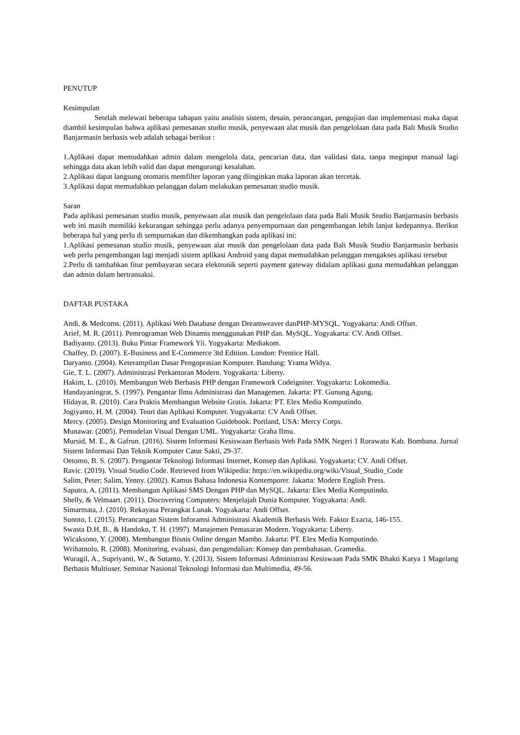PENUTUP
Kesimpulan
Setelah melewati beberapa tahapan yaitu analisis sistem, desain, perancangan, pengujian dan implementasi maka dapat diambil kesimpulan bahwa aplikasi pemesanan studio musik, penyewaan alat musik dan pengelolaan data pada Bali Musik Studio Banjarmasin berbasis web adalah sebagai berikut :
1.Aplikasi dapat memudahkan admin dalam mengelola data, pencarian data, dan validasi data, tanpa meginput manual lagi sehingga data akan lebih valid dan dapat mengurangi kesalahan.
2.Aplikasi dapat langsung otomatis memfilter laporan yang diinginkan maka laporan akan tercetak.
3.Aplikasi dapat memudahkan pelanggan dalam melakukan pemesanan studio musik.
Saran
Pada aplikasi pemesanan studio musik, penyewaan alat musik dan pengelolaan data pada Bali Musik Studio Banjarmasin berbasis web ini masih memiliki kekurangan sehingga perlu adanya penyempurnaan dan pengembangan lebih lanjut kedepannya. Berikut beberapa hal yang perlu di sempurnakan dan dikembangkan pada aplikasi ini:
1.Aplikasi pemesanan studio musik, penyewaan alat musik dan pengelolaan data pada Bali Musik Studio Banjarmasin berbasis web perlu pengembangan lagi menjadi sistem aplikasi Android yang dapat memudahkan pelanggan mengakses aplikasi tersebut
2.Perlu di tambahkan fitur pembayaran secara elektronik seperti payment gateway didalam aplikasi guna memudahkan pelanggan dan admin dalam bertransaksi.
DAFTAR PUSTAKA
Andi, & Medcoms. (2011). Aplikasi Web Database dengan Dreamweaver danPHP-MYSQL. Yogyakarta: Andi Offset.
Arief, M. R. (2011). Pemrograman Web Dinamis menggunakan PHP dan. MySQL. Yogyakarta: CV. Andi Offset.
Badiyanto. (2013). Buku Pintar Framework Yii. Yogyakarta: Mediakom.
Chaffey, D. (2007). E-Business and E-Commerce 3td Edition. London: Prentice Hall.
Daryanto. (2004). Keterampilan Dasar Pengoprasian Komputer. Bandung: Yrama Widya.
Gie, T. L. (2007). Administrasi Perkantoran Modern. Yogyakarta: Liberty.
Hakim, L. (2010). Membangun Web Berbasis PHP dengan Framework Codeigniter. Yogyakarta: Lokomedia.
Handayaningrat, S. (1997). Pengantar Ilmu Administrasi dan Managemen. Jakarta: PT. Gunung Agung.
Hidayat, R. (2010). Cara Praktis Membangun Website Gratis. Jakarta: PT. Elex Media Komputindo.
Jogiyanto, H. M. (2004). Teori dan Aplikasi Komputer. Yogyakarta: CV Andi Offset.
Mercy. (2005). Design Monitoring and Evaluation Guidebook. Portland, USA: Mercy Corps.
Munawar. (2005). Pemodelan Visual Dengan UML. Yogyakarta: Graha Ilmu.
Mursid, M. E., & Gafrun. (2016). Sistem Informasi Kesiswaan Berbasis Web Pada SMK Negeri 1 Rorawatu Kab. Bombana. Jurnal Sistem Informasi Dan Teknik Komputer Catur Sakti, 29-37.
Oetomo, B. S. (2007). Pengantar Teknologi Informasi Internet, Konsep dan Aplikasi. Yogyakarta: CV. Andi Offset.
Ravic. (2019). Visual Studio Code. Retrieved from Wikipedia: https://en.wikipedia.org/wiki/Visual_Studio_Code
Salim, Peter; Salim, Yenny. (2002). Kamus Bahasa Indonesia Kontemporer. Jakarta: Modern English Press.
Saputra, A. (2011). Membangun Aplikasi SMS Dengan PHP dan MySQL. Jakarta: Elex Media Komputindo.
Shelly, & Velmaart. (2011). Discovering Computers: Menjelajah Dunia Komputer. Yogyakarta: Andi.
Simarmata, J. (2010). Rekayasa Perangkat Lunak. Yogyakarta: Andi Offset.
Sunoto, I. (2015). Perancangan Sistem Inforamsi Administrasi Akademik Berbasis Web. Faktor Exacta, 146-155.
Swasta D.H, B., & Handoko, T. H. (1997). Manajemen Pemasaran Modern. Yogyakarta: Liberty.
Wicaksono, Y. (2008). Membangun Bisnis Online dengan Mambo. Jakarta: PT. Elex Media Komputindo.
Wrihatnolo, R. (2008). Monitoring, evaluasi, dan pengendalian: Konsep dan pembahasan. Gramedia.
Wuragil, A., Supriyanti, W., & Sutanto, Y. (2013). Sistem Informasi Administrasi Kesiswaan Pada SMK Bhakti Karya 1 Magelang Berbasis Multiuser. Seminar Nasional Teknologi Informasi dan Multimedia, 49-56.